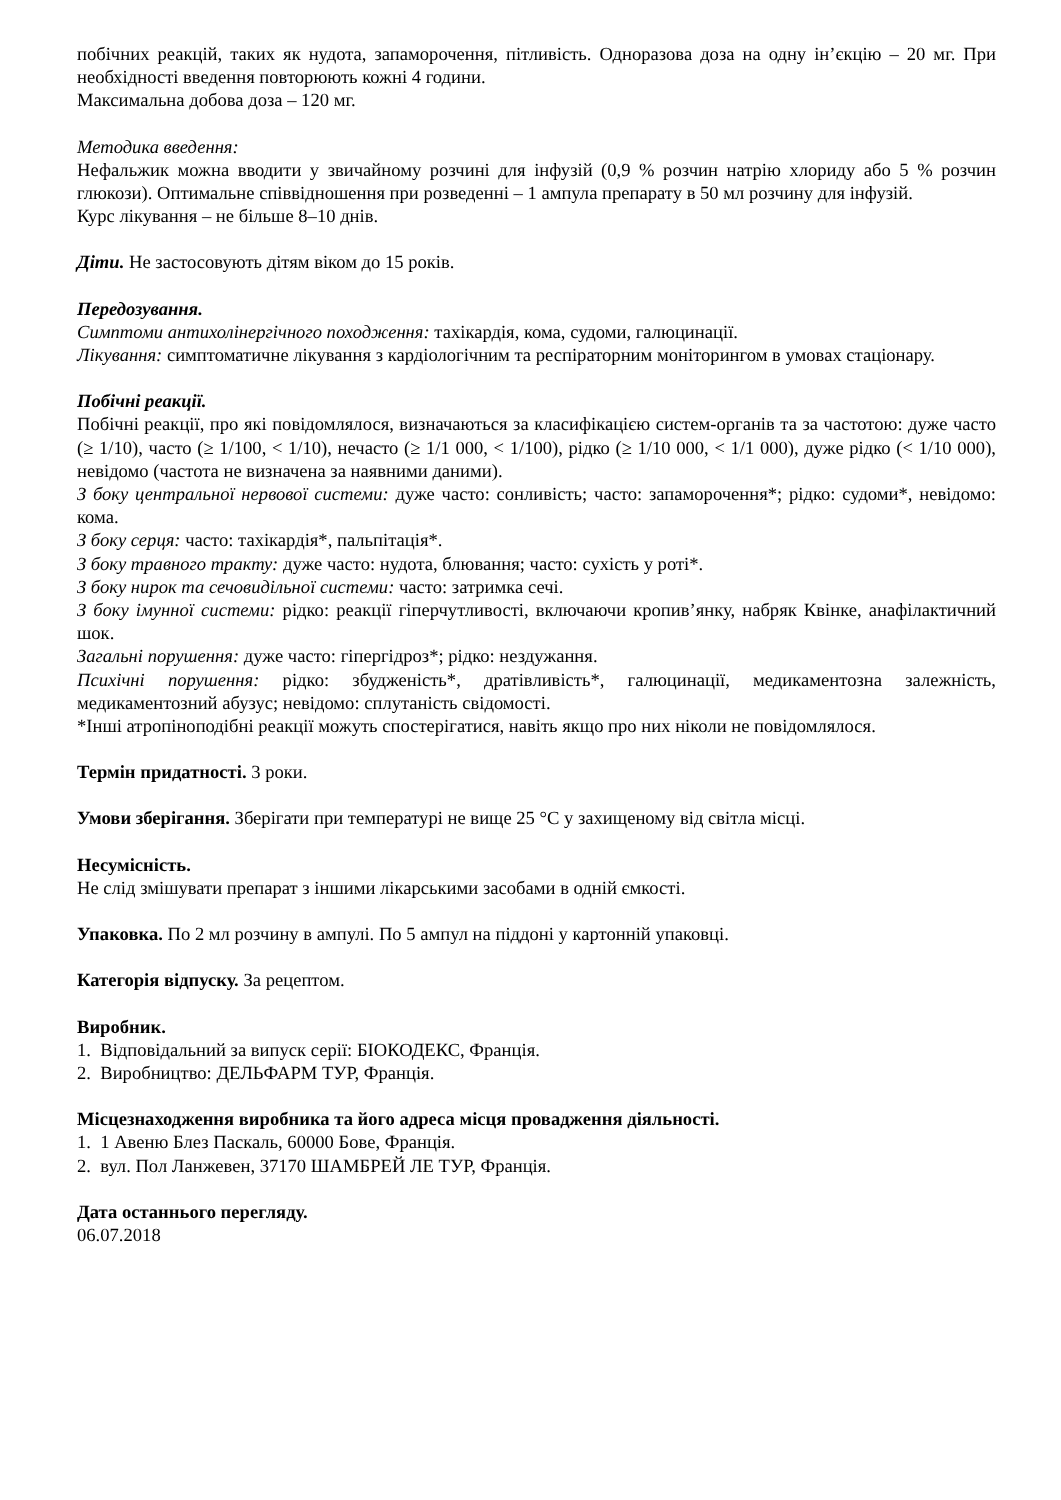побічних реакцій, таких як нудота, запаморочення, пітливість. Одноразова доза на одну ін’єкцію – 20 мг. При необхідності введення повторюють кожні 4 години.
Максимальна добова доза – 120 мг.
Методика введення:
Нефальжик можна вводити у звичайному розчині для інфузій (0,9 % розчин натрію хлориду або 5 % розчин глюкози). Оптимальне співвідношення при розведенні – 1 ампула препарату в 50 мл розчину для інфузій.
Курс лікування – не більше 8–10 днів.
Діти. Не застосовують дітям віком до 15 років.
Передозування.
Симптоми антихолінергічного походження: тахікардія, кома, судоми, галюцинації.
Лікування: симптоматичне лікування з кардіологічним та респіраторним моніторингом в умовах стаціонару.
Побічні реакції.
Побічні реакції, про які повідомлялося, визначаються за класифікацією систем-органів та за частотою: дуже часто (≥ 1/10), часто (≥ 1/100, < 1/10), нечасто (≥ 1/1 000, < 1/100), рідко (≥ 1/10 000, < 1/1 000), дуже рідко (< 1/10 000), невідомо (частота не визначена за наявними даними).
З боку центральної нервової системи: дуже часто: сонливість; часто: запаморочення*; рідко: судоми*, невідомо: кома.
З боку серця: часто: тахікардія*, пальпітація*.
З боку травного тракту: дуже часто: нудота, блювання; часто: сухість у роті*.
З боку нирок та сечовидільної системи: часто: затримка сечі.
З боку імунної системи: рідко: реакції гіперчутливості, включаючи кропив’янку, набряк Квінке, анафілактичний шок.
Загальні порушення: дуже часто: гіпергідроз*; рідко: нездужання.
Психічні порушення: рідко: збудженість*, дратівливість*, галюцинації, медикаментозна залежність, медикаментозний абузус; невідомо: сплутаність свідомості.
*Інші атропіноподібні реакції можуть спостерігатися, навіть якщо про них ніколи не повідомлялося.
Термін придатності. 3 роки.
Умови зберігання. Зберігати при температурі не вище 25 °C у захищеному від світла місці.
Несумісність.
Не слід змішувати препарат з іншими лікарськими засобами в одній ємкості.
Упаковка. По 2 мл розчину в ампулі. По 5 ампул на піддоні у картонній упаковці.
Категорія відпуску. За рецептом.
Виробник.
1. Відповідальний за випуск серії: БІОКОДЕКС, Франція.
2. Виробництво: ДЕЛЬФАРМ ТУР, Франція.
Місцезнаходження виробника та його адреса місця провадження діяльності.
1. 1 Авеню Блез Паскаль, 60000 Бове, Франція.
2. вул. Пол Ланжевен, 37170 ШАМБРЕЙ ЛЕ ТУР, Франція.
Дата останнього перегляду.
06.07.2018